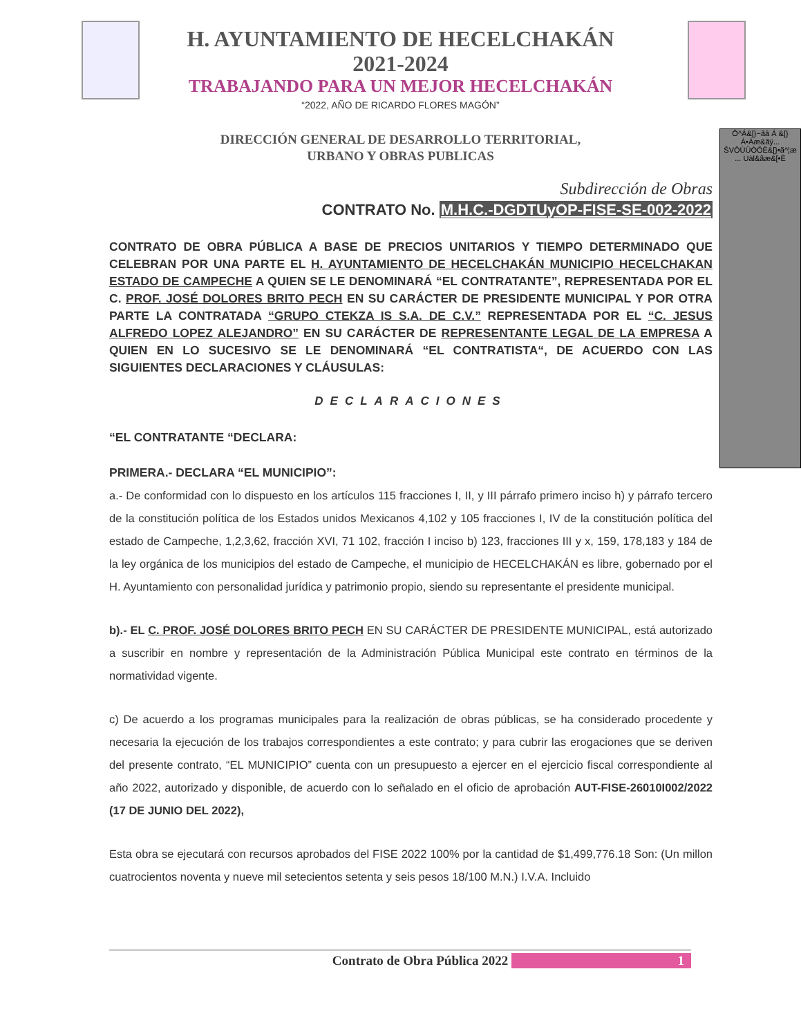H. AYUNTAMIENTO DE HECELCHAKÁN
2021-2024
TRABAJANDO PARA UN MEJOR HECELCHAKÁN
“2022, AÑO DE RICARDO FLORES MAGÓN”
DIRECCIÓN GENERAL DE DESARROLLO TERRITORIAL,
URBANO Y OBRAS PUBLICAS
Ö^Á&[}~ãâ Á &[}Á•Áæ&ãÿ... ŠVÔÙÜÒÔÊ&[}•ã^¦æ ... Uàl&ãæ&[•È
Subdirección de Obras
CONTRATO No. M.H.C.-DGDTUyOP-FISE-SE-002-2022
CONTRATO DE OBRA PÚBLICA A BASE DE PRECIOS UNITARIOS Y TIEMPO DETERMINADO QUE CELEBRAN POR UNA PARTE EL H. AYUNTAMIENTO DE HECELCHAKÁN MUNICIPIO HECELCHAKAN ESTADO DE CAMPECHE A QUIEN SE LE DENOMINARÁ “EL CONTRATANTE”, REPRESENTADA POR EL C. PROF. JOSÉ DOLORES BRITO PECH EN SU CARÁCTER DE PRESIDENTE MUNICIPAL Y POR OTRA PARTE LA CONTRATADA “GRUPO CTEKZA IS S.A. DE C.V.” REPRESENTADA POR EL “C. JESUS ALFREDO LOPEZ ALEJANDRO” EN SU CARÁCTER DE REPRESENTANTE LEGAL DE LA EMPRESA A QUIEN EN LO SUCESIVO SE LE DENOMINARÁ “EL CONTRATISTA“, DE ACUERDO CON LAS SIGUIENTES DECLARACIONES Y CLÁUSULAS:
DECLARACIONES
“EL CONTRATANTE “DECLARA:
PRIMERA.- DECLARA “EL MUNICIPIO”:
a.- De conformidad con lo dispuesto en los artículos 115 fracciones I, II, y III párrafo primero inciso h) y párrafo tercero de la constitución política de los Estados unidos Mexicanos 4,102 y 105 fracciones I, IV de la constitución política del estado de Campeche, 1,2,3,62, fracción XVI, 71 102, fracción I inciso b) 123, fracciones III y x, 159, 178,183 y 184 de la ley orgánica de los municipios del estado de Campeche, el municipio de HECELCHAKÁN es libre, gobernado por el H. Ayuntamiento con personalidad jurídica y patrimonio propio, siendo su representante el presidente municipal.
b).- EL C. PROF. JOSÉ DOLORES BRITO PECH EN SU CARÁCTER DE PRESIDENTE MUNICIPAL, está autorizado a suscribir en nombre y representación de la Administración Pública Municipal este contrato en términos de la normatividad vigente.
c) De acuerdo a los programas municipales para la realización de obras públicas, se ha considerado procedente y necesaria la ejecución de los trabajos correspondientes a este contrato; y para cubrir las erogaciones que se deriven del presente contrato, “EL MUNICIPIO” cuenta con un presupuesto a ejercer en el ejercicio fiscal correspondiente al año 2022, autorizado y disponible, de acuerdo con lo señalado en el oficio de aprobación AUT-FISE-26010I002/2022 (17 DE JUNIO DEL 2022),
Esta obra se ejecutará con recursos aprobados del FISE 2022 100% por la cantidad de $1,499,776.18 Son: (Un millon cuatrocientos noventa y nueve mil setecientos setenta y seis pesos 18/100 M.N.) I.V.A. Incluido
Contrato de Obra Pública 2022 1